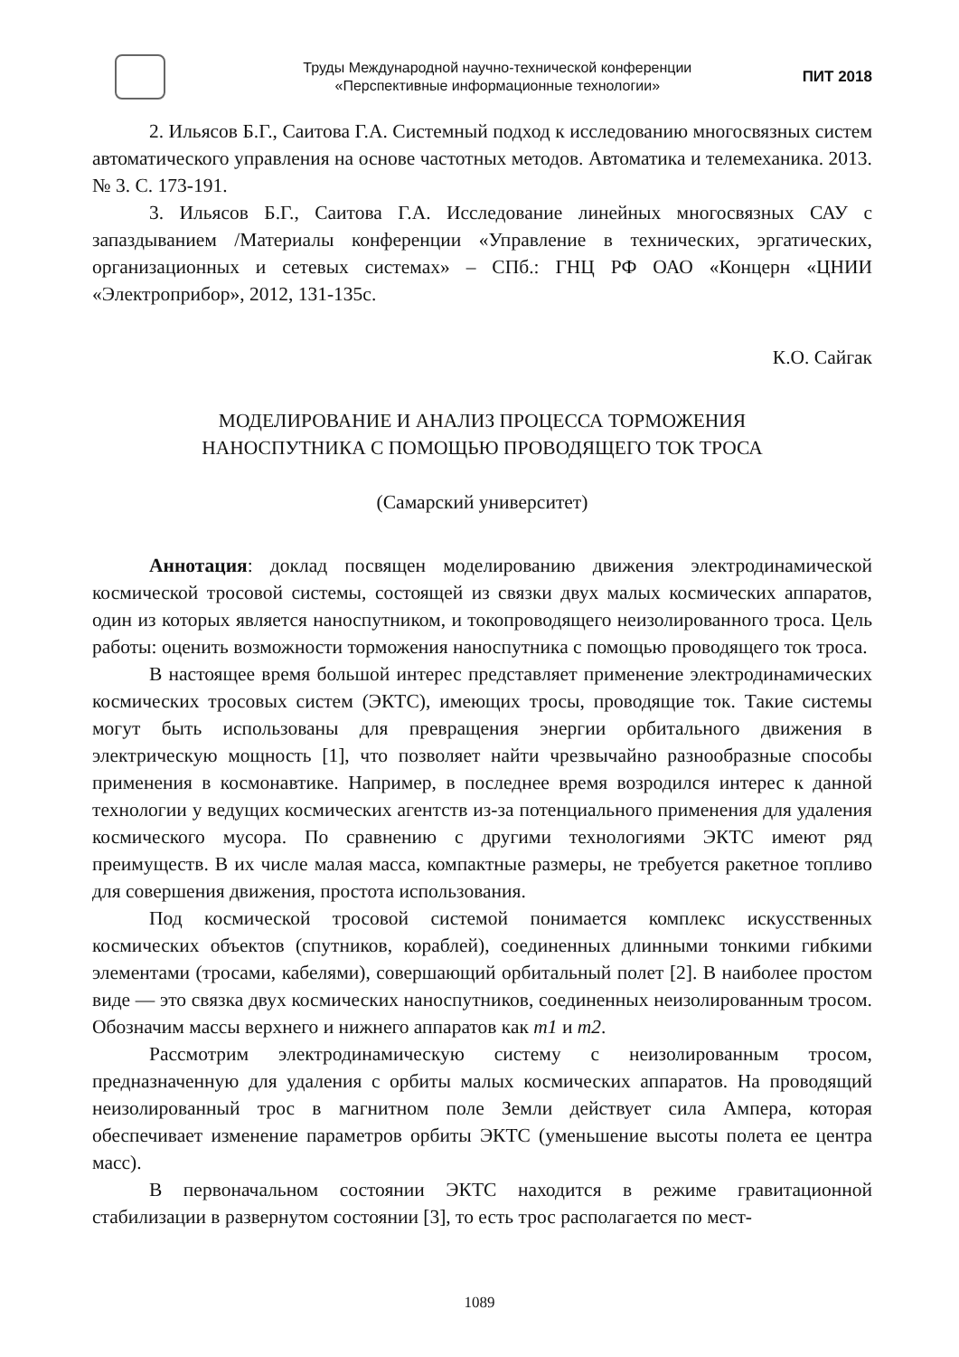Труды Международной научно-технической конференции
«Перспективные информационные технологии»
ПИТ 2018
2. Ильясов Б.Г., Саитова Г.А. Системный подход к исследованию многосвязных систем автоматического управления на основе частотных методов. Автоматика и телемеханика. 2013. № 3. С. 173-191.
3. Ильясов Б.Г., Саитова Г.А. Исследование линейных многосвязных САУ с запаздыванием /Материалы конференции «Управление в технических, эргатических, организационных и сетевых системах» – СПб.: ГНЦ РФ ОАО «Концерн «ЦНИИ «Электроприбор», 2012, 131-135с.
К.О. Сайгак
МОДЕЛИРОВАНИЕ И АНАЛИЗ ПРОЦЕССА ТОРМОЖЕНИЯ
НАНОСПУТНИКА С ПОМОЩЬЮ ПРОВОДЯЩЕГО ТОК ТРОСА
(Самарский университет)
Аннотация: доклад посвящен моделированию движения электродинамической космической тросовой системы, состоящей из связки двух малых космических аппаратов, один из которых является наноспутником, и токопроводящего неизолированного троса. Цель работы: оценить возможности торможения наноспутника с помощью проводящего ток троса.
В настоящее время большой интерес представляет применение электродинамических космических тросовых систем (ЭКТС), имеющих тросы, проводящие ток. Такие системы могут быть использованы для превращения энергии орбитального движения в электрическую мощность [1], что позволяет найти чрезвычайно разнообразные способы применения в космонавтике. Например, в последнее время возродился интерес к данной технологии у ведущих космических агентств из-за потенциального применения для удаления космического мусора. По сравнению с другими технологиями ЭКТС имеют ряд преимуществ. В их числе малая масса, компактные размеры, не требуется ракетное топливо для совершения движения, простота использования.
Под космической тросовой системой понимается комплекс искусственных космических объектов (спутников, кораблей), соединенных длинными тонкими гибкими элементами (тросами, кабелями), совершающий орбитальный полет [2]. В наиболее простом виде — это связка двух космических наноспутников, соединенных неизолированным тросом. Обозначим массы верхнего и нижнего аппаратов как m1 и m2.
Рассмотрим электродинамическую систему с неизолированным тросом, предназначенную для удаления с орбиты малых космических аппаратов. На проводящий неизолированный трос в магнитном поле Земли действует сила Ампера, которая обеспечивает изменение параметров орбиты ЭКТС (уменьшение высоты полета ее центра масс).
В первоначальном состоянии ЭКТС находится в режиме гравитационной стабилизации в развернутом состоянии [3], то есть трос располагается по мест-
1089